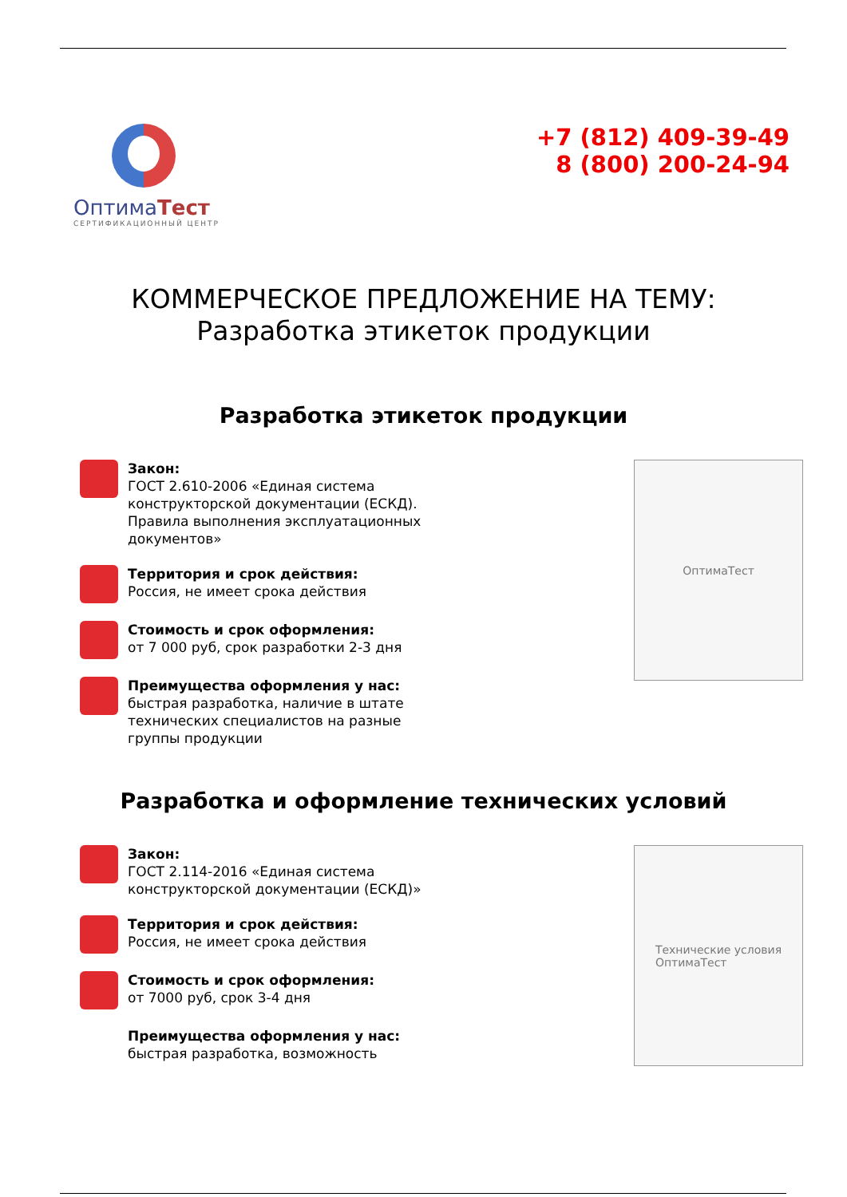ОптимаТест
СЕРТИФИКАЦИОННЫЙ ЦЕНТР
+7 (812) 409-39-49
8 (800) 200-24-94
КОММЕРЧЕСКОЕ ПРЕДЛОЖЕНИЕ НА ТЕМУ:
Разработка этикеток продукции
Разработка этикеток продукции
Закон:
ГОСТ 2.610-2006 «Единая система конструкторской документации (ЕСКД). Правила выполнения эксплуатационных документов»
Территория и срок действия:
Россия, не имеет срока действия
Стоимость и срок оформления:
от 7 000 руб, срок разработки 2-3 дня
Преимущества оформления у нас:
быстрая разработка, наличие в штате технических специалистов на разные группы продукции
ОптимаТест
Разработка и оформление технических условий
Закон:
ГОСТ 2.114-2016 «Единая система конструкторской документации (ЕСКД)»
Территория и срок действия:
Россия, не имеет срока действия
Стоимость и срок оформления:
от 7000 руб, срок 3-4 дня
Преимущества оформления у нас:
быстрая разработка, возможность
Технические условия
ОптимаТест